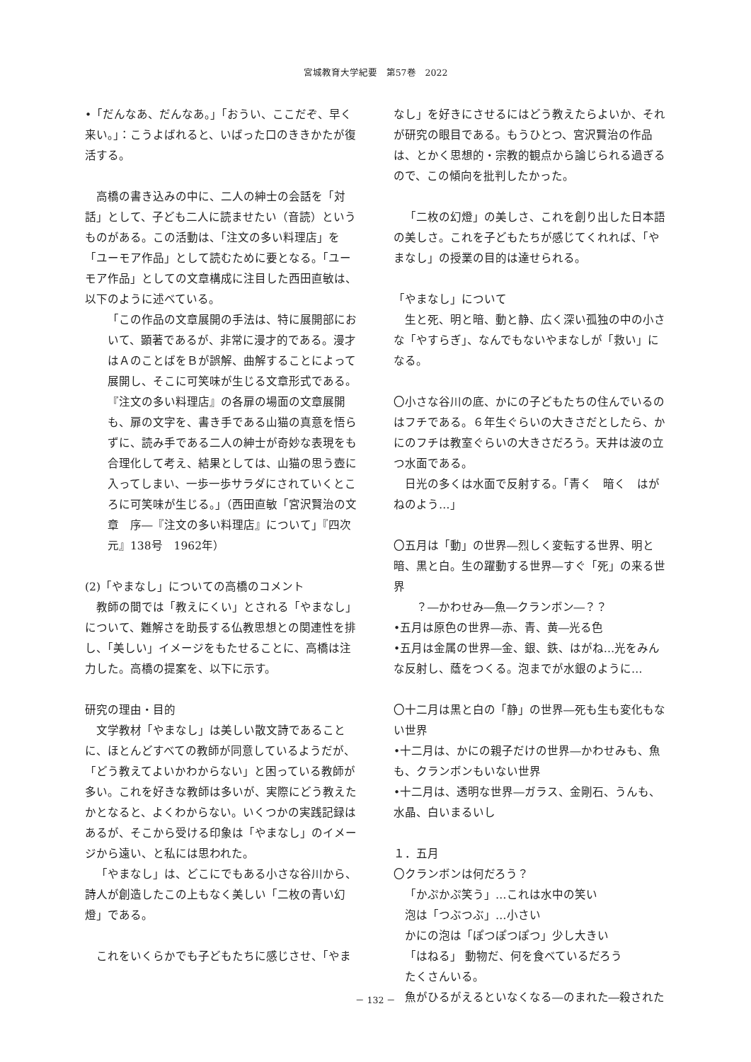宮城教育大学紀要　第57巻　2022
•「だんなあ、だんなあ。」「おうい、ここだぞ、早く来い。」：こうよばれると、いばった口のききかたが復活する。
高橋の書き込みの中に、二人の紳士の会話を「対話」として、子ども二人に読ませたい（音読）というものがある。この活動は、「注文の多い料理店」を「ユーモア作品」として読むために要となる。「ユーモア作品」としての文章構成に注目した西田直敏は、以下のように述べている。
「この作品の文章展開の手法は、特に展開部において、顕著であるが、非常に漫才的である。漫才はＡのことばをＢが誤解、曲解することによって展開し、そこに可笑味が生じる文章形式である。『注文の多い料理店』の各扉の場面の文章展開も、扉の文字を、書き手である山猫の真意を悟らずに、読み手である二人の紳士が奇妙な表現をも合理化して考え、結果としては、山猫の思う壺に入ってしまい、一歩一歩サラダにされていくところに可笑味が生じる。」（西田直敏「宮沢賢治の文章　序―『注文の多い料理店』について」『四次元』138号　1962年）
(2)「やまなし」についての高橋のコメント
教師の間では「教えにくい」とされる「やまなし」について、難解さを助長する仏教思想との関連性を排し、「美しい」イメージをもたせることに、高橋は注力した。高橋の提案を、以下に示す。
研究の理由・目的
文学教材「やまなし」は美しい散文詩であることに、ほとんどすべての教師が同意しているようだが、「どう教えてよいかわからない」と困っている教師が多い。これを好きな教師は多いが、実際にどう教えたかとなると、よくわからない。いくつかの実践記録はあるが、そこから受ける印象は「やまなし」のイメージから遠い、と私には思われた。
「やまなし」は、どこにでもある小さな谷川から、詩人が創造したこの上もなく美しい「二枚の青い幻燈」である。
これをいくらかでも子どもたちに感じさせ、「やま
なし」を好きにさせるにはどう教えたらよいか、それが研究の眼目である。もうひとつ、宮沢賢治の作品は、とかく思想的・宗教的観点から論じられる過ぎるので、この傾向を批判したかった。
「二枚の幻燈」の美しさ、これを創り出した日本語の美しさ。これを子どもたちが感じてくれれば、「やまなし」の授業の目的は達せられる。
「やまなし」について
生と死、明と暗、動と静、広く深い孤独の中の小さな「やすらぎ」、なんでもないやまなしが「救い」になる。
〇小さな谷川の底、かにの子どもたちの住んでいるのはフチである。６年生ぐらいの大きさだとしたら、かにのフチは教室ぐらいの大きさだろう。天井は波の立つ水面である。
日光の多くは水面で反射する。「青く　暗く　はがねのよう…」
〇五月は「動」の世界―烈しく変転する世界、明と暗、黒と白。生の躍動する世界―すぐ「死」の来る世界
　？―かわせみ―魚―クランボン―？？
•五月は原色の世界―赤、青、黄―光る色
•五月は金属の世界―金、銀、鉄、はがね…光をみんな反射し、蔭をつくる。泡までが水銀のように…
〇十二月は黒と白の「静」の世界―死も生も変化もない世界
•十二月は、かにの親子だけの世界―かわせみも、魚も、クランボンもいない世界
•十二月は、透明な世界―ガラス、金剛石、うんも、水晶、白いまるいし
１．五月
〇クランボンは何だろう？
「かぷかぷ笑う」…これは水中の笑い
泡は「つぶつぶ」…小さい
かにの泡は「ぽつぽつぽつ」少し大きい
「はねる」 動物だ、何を食べているだろう
たくさんいる。
魚がひるがえるといなくなる―のまれた―殺された
－ 132 －